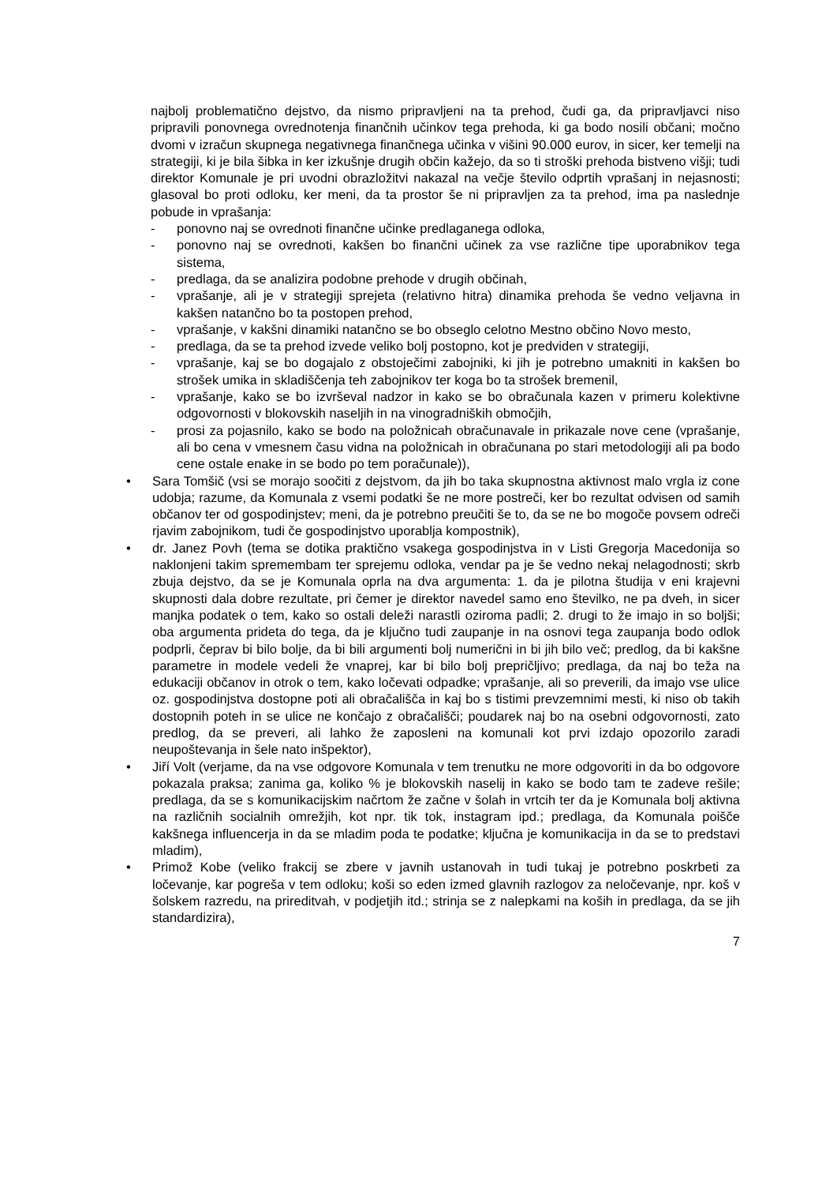najbolj problematično dejstvo, da nismo pripravljeni na ta prehod, čudi ga, da pripravljavci niso pripravili ponovnega ovrednotenja finančnih učinkov tega prehoda, ki ga bodo nosili občani; močno dvomi v izračun skupnega negativnega finančnega učinka v višini 90.000 eurov, in sicer, ker temelji na strategiji, ki je bila šibka in ker izkušnje drugih občin kažejo, da so ti stroški prehoda bistveno višji; tudi direktor Komunale je pri uvodni obrazložitvi nakazal na večje število odprtih vprašanj in nejasnosti; glasoval bo proti odloku, ker meni, da ta prostor še ni pripravljen za ta prehod, ima pa naslednje pobude in vprašanja:
- ponovno naj se ovrednoti finančne učinke predlaganega odloka,
- ponovno naj se ovrednoti, kakšen bo finančni učinek za vse različne tipe uporabnikov tega sistema,
- predlaga, da se analizira podobne prehode v drugih občinah,
- vprašanje, ali je v strategiji sprejeta (relativno hitra) dinamika prehoda še vedno veljavna in kakšen natančno bo ta postopen prehod,
- vprašanje, v kakšni dinamiki natančno se bo obseglo celotno Mestno občino Novo mesto,
- predlaga, da se ta prehod izvede veliko bolj postopno, kot je predviden v strategiji,
- vprašanje, kaj se bo dogajalo z obstoječimi zabojniki, ki jih je potrebno umakniti in kakšen bo strošek umika in skladiščenja teh zabojnikov ter koga bo ta strošek bremenil,
- vprašanje, kako se bo izvrševal nadzor in kako se bo obračunala kazen v primeru kolektivne odgovornosti v blokovskih naseljih in na vinogradniških območjih,
- prosi za pojasnilo, kako se bodo na položnicah obračunavale in prikazale nove cene (vprašanje, ali bo cena v vmesnem času vidna na položnicah in obračunana po stari metodologiji ali pa bodo cene ostale enake in se bodo po tem poračunale)),
• Sara Tomšič (vsi se morajo soočiti z dejstvom, da jih bo taka skupnostna aktivnost malo vrgla iz cone udobja; razume, da Komunala z vsemi podatki še ne more postreči, ker bo rezultat odvisen od samih občanov ter od gospodinjstev; meni, da je potrebno preučiti še to, da se ne bo mogoče povsem odreči rjavim zabojnikom, tudi če gospodinjstvo uporablja kompostnik),
• dr. Janez Povh (tema se dotika praktično vsakega gospodinjstva in v Listi Gregorja Macedonija so naklonjeni takim spremembam ter sprejemu odloka, vendar pa je še vedno nekaj nelagodnosti; skrb zbuja dejstvo, da se je Komunala oprla na dva argumenta: 1. da je pilotna študija v eni krajevni skupnosti dala dobre rezultate, pri čemer je direktor navedel samo eno številko, ne pa dveh, in sicer manjka podatek o tem, kako so ostali deleži narastli oziroma padli; 2. drugi to že imajo in so boljši; oba argumenta prideta do tega, da je ključno tudi zaupanje in na osnovi tega zaupanja bodo odlok podprli, čeprav bi bilo bolje, da bi bili argumenti bolj numerični in bi jih bilo več; predlog, da bi kakšne parametre in modele vedeli že vnaprej, kar bi bilo bolj prepričljivo; predlaga, da naj bo teža na edukaciji občanov in otrok o tem, kako ločevati odpadke; vprašanje, ali so preverili, da imajo vse ulice oz. gospodinjstva dostopne poti ali obračališča in kaj bo s tistimi prevzemnimi mesti, ki niso ob takih dostopnih poteh in se ulice ne končajo z obračališči; poudarek naj bo na osebni odgovornosti, zato predlog, da se preveri, ali lahko že zaposleni na komunali kot prvi izdajo opozorilo zaradi neupoštevanja in šele nato inšpektor),
• Jiří Volt (verjame, da na vse odgovore Komunala v tem trenutku ne more odgovoriti in da bo odgovore pokazala praksa; zanima ga, koliko % je blokovskih naselij in kako se bodo tam te zadeve rešile; predlaga, da se s komunikacijskim načrtom že začne v šolah in vrtcih ter da je Komunala bolj aktivna na različnih socialnih omrežjih, kot npr. tik tok, instagram ipd.; predlaga, da Komunala poišče kakšnega influencerja in da se mladim poda te podatke; ključna je komunikacija in da se to predstavi mladim),
• Primož Kobe (veliko frakcij se zbere v javnih ustanovah in tudi tukaj je potrebno poskrbeti za ločevanje, kar pogreša v tem odloku; koši so eden izmed glavnih razlogov za neločevanje, npr. koš v šolskem razredu, na prireditvah, v podjetjih itd.; strinja se z nalepkami na koših in predlaga, da se jih standardizira),
7